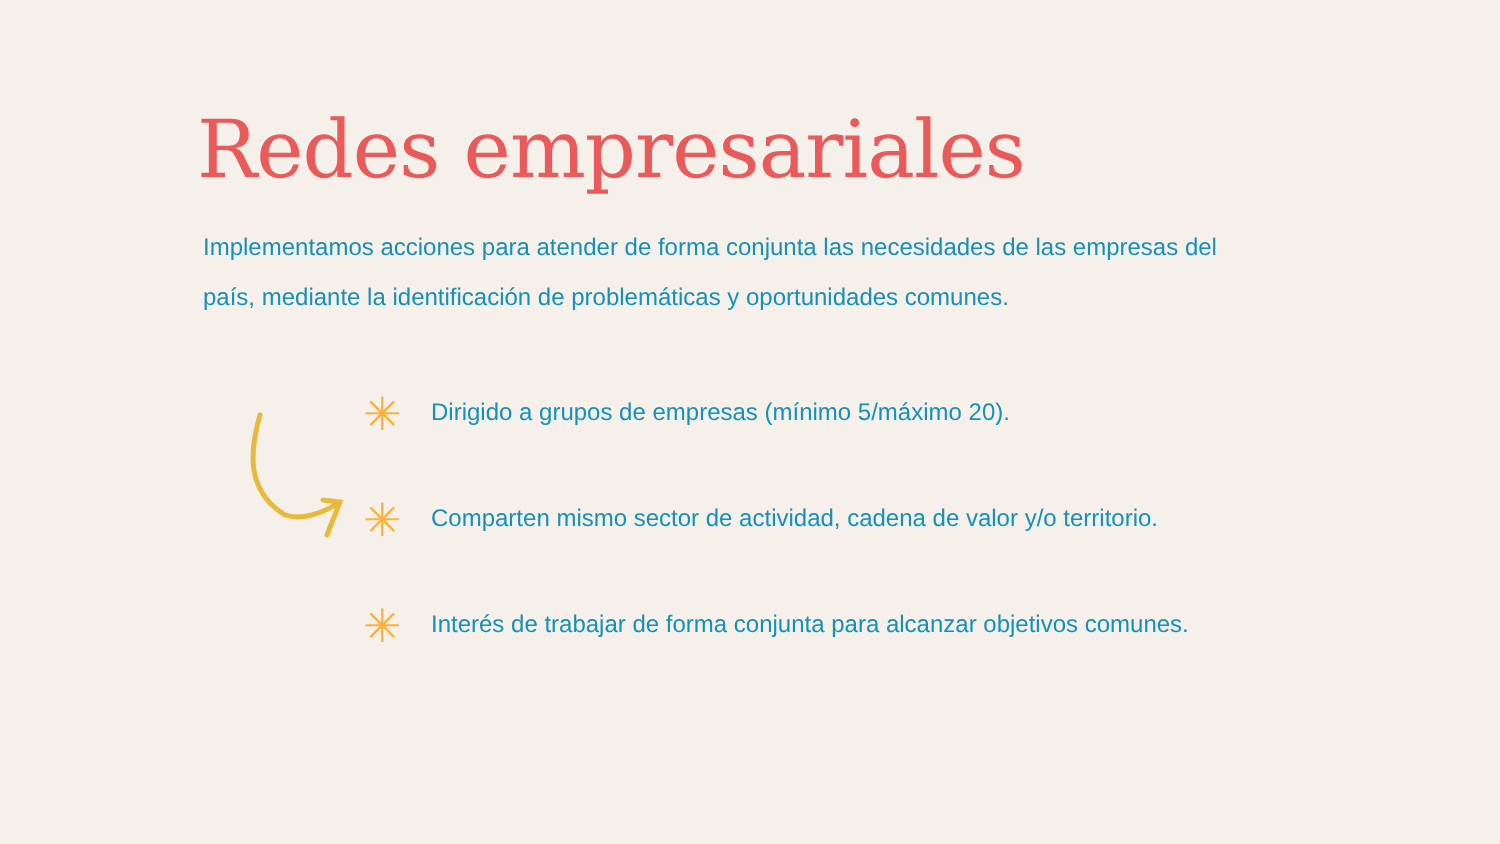Redes empresariales
Implementamos acciones para atender de forma conjunta las necesidades de las empresas del país, mediante la identificación de problemáticas y oportunidades comunes.
✳ Dirigido a grupos de empresas (mínimo 5/máximo 20).
✳ Comparten mismo sector de actividad, cadena de valor y/o territorio.
✳ Interés de trabajar de forma conjunta para alcanzar objetivos comunes.